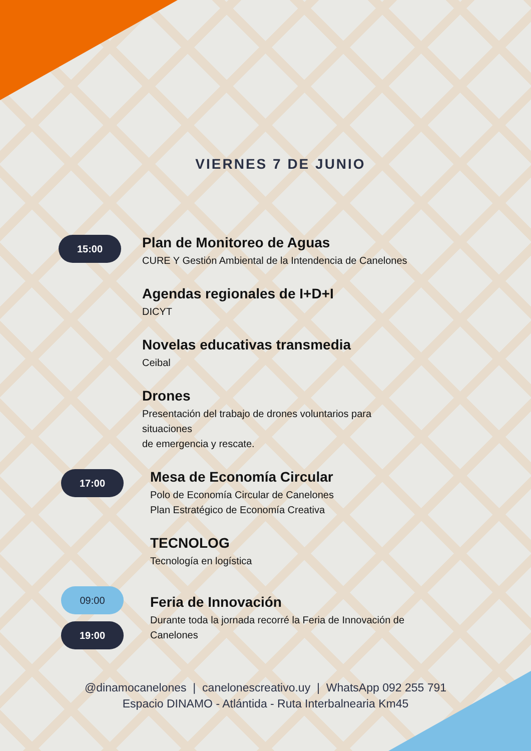VIERNES 7 DE JUNIO
15:00
Plan de Monitoreo de Aguas
CURE Y Gestión Ambiental de la Intendencia de Canelones
Agendas regionales de I+D+I
DICYT
Novelas educativas transmedia
Ceibal
Drones
Presentación del trabajo de drones voluntarios para
situaciones
de emergencia y rescate.
17:00
Mesa de Economía Circular
Polo de Economía Circular de Canelones
Plan Estratégico de Economía Creativa
TECNOLOG
Tecnología en logística
09:00
19:00
Feria de Innovación
Durante toda la jornada recorré la Feria de Innovación de
Canelones
@dinamocanelones | canelonescreativo.uy | WhatsApp 092 255 791
Espacio DINAMO - Atlántida - Ruta Interbalnearia Km45